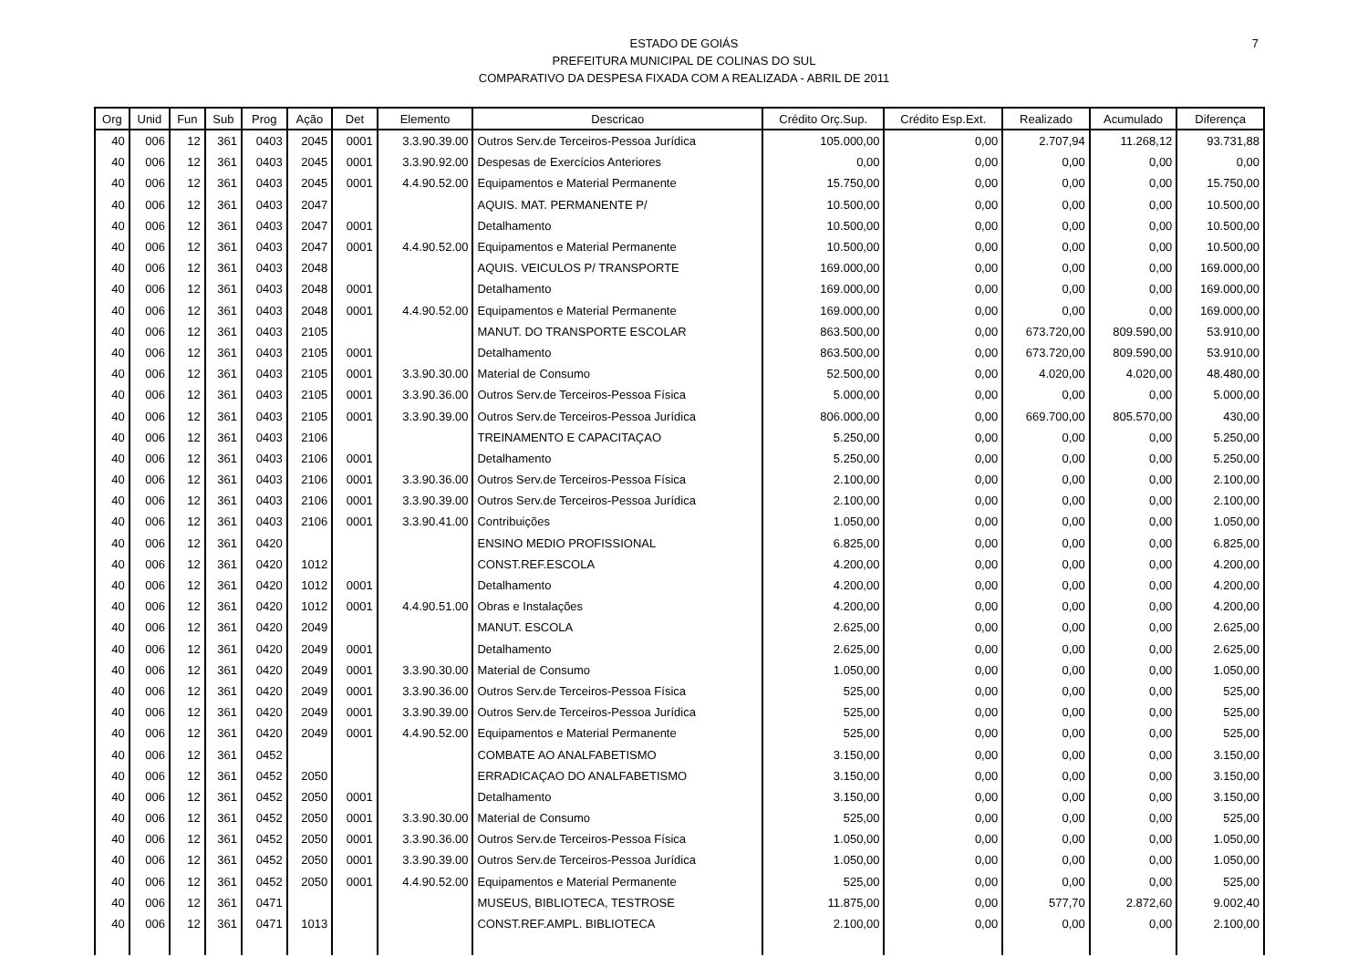ESTADO DE GOIÁS
PREFEITURA MUNICIPAL DE COLINAS DO SUL
COMPARATIVO DA DESPESA FIXADA COM A REALIZADA - ABRIL DE 2011
7
| Org | Unid | Fun | Sub | Prog | Ação | Det | Elemento | Descricao | Crédito Orç.Sup. | Crédito Esp.Ext. | Realizado | Acumulado | Diferença |
| --- | --- | --- | --- | --- | --- | --- | --- | --- | --- | --- | --- | --- | --- |
| 40 | 006 | 12 | 361 | 0403 | 2045 | 0001 | 3.3.90.39.00 | Outros Serv.de Terceiros-Pessoa Jurídica | 105.000,00 | 0,00 | 2.707,94 | 11.268,12 | 93.731,88 |
| 40 | 006 | 12 | 361 | 0403 | 2045 | 0001 | 3.3.90.92.00 | Despesas de Exercícios Anteriores | 0,00 | 0,00 | 0,00 | 0,00 | 0,00 |
| 40 | 006 | 12 | 361 | 0403 | 2045 | 0001 | 4.4.90.52.00 | Equipamentos e Material Permanente | 15.750,00 | 0,00 | 0,00 | 0,00 | 15.750,00 |
| 40 | 006 | 12 | 361 | 0403 | 2047 | | | AQUIS. MAT. PERMANENTE P/ | 10.500,00 | 0,00 | 0,00 | 0,00 | 10.500,00 |
| 40 | 006 | 12 | 361 | 0403 | 2047 | 0001 | | Detalhamento | 10.500,00 | 0,00 | 0,00 | 0,00 | 10.500,00 |
| 40 | 006 | 12 | 361 | 0403 | 2047 | 0001 | 4.4.90.52.00 | Equipamentos e Material Permanente | 10.500,00 | 0,00 | 0,00 | 0,00 | 10.500,00 |
| 40 | 006 | 12 | 361 | 0403 | 2048 | | | AQUIS. VEICULOS P/ TRANSPORTE | 169.000,00 | 0,00 | 0,00 | 0,00 | 169.000,00 |
| 40 | 006 | 12 | 361 | 0403 | 2048 | 0001 | | Detalhamento | 169.000,00 | 0,00 | 0,00 | 0,00 | 169.000,00 |
| 40 | 006 | 12 | 361 | 0403 | 2048 | 0001 | 4.4.90.52.00 | Equipamentos e Material Permanente | 169.000,00 | 0,00 | 0,00 | 0,00 | 169.000,00 |
| 40 | 006 | 12 | 361 | 0403 | 2105 | | | MANUT. DO TRANSPORTE ESCOLAR | 863.500,00 | 0,00 | 673.720,00 | 809.590,00 | 53.910,00 |
| 40 | 006 | 12 | 361 | 0403 | 2105 | 0001 | | Detalhamento | 863.500,00 | 0,00 | 673.720,00 | 809.590,00 | 53.910,00 |
| 40 | 006 | 12 | 361 | 0403 | 2105 | 0001 | 3.3.90.30.00 | Material de Consumo | 52.500,00 | 0,00 | 4.020,00 | 4.020,00 | 48.480,00 |
| 40 | 006 | 12 | 361 | 0403 | 2105 | 0001 | 3.3.90.36.00 | Outros Serv.de Terceiros-Pessoa Física | 5.000,00 | 0,00 | 0,00 | 0,00 | 5.000,00 |
| 40 | 006 | 12 | 361 | 0403 | 2105 | 0001 | 3.3.90.39.00 | Outros Serv.de Terceiros-Pessoa Jurídica | 806.000,00 | 0,00 | 669.700,00 | 805.570,00 | 430,00 |
| 40 | 006 | 12 | 361 | 0403 | 2106 | | | TREINAMENTO E CAPACITAÇAO | 5.250,00 | 0,00 | 0,00 | 0,00 | 5.250,00 |
| 40 | 006 | 12 | 361 | 0403 | 2106 | 0001 | | Detalhamento | 5.250,00 | 0,00 | 0,00 | 0,00 | 5.250,00 |
| 40 | 006 | 12 | 361 | 0403 | 2106 | 0001 | 3.3.90.36.00 | Outros Serv.de Terceiros-Pessoa Física | 2.100,00 | 0,00 | 0,00 | 0,00 | 2.100,00 |
| 40 | 006 | 12 | 361 | 0403 | 2106 | 0001 | 3.3.90.39.00 | Outros Serv.de Terceiros-Pessoa Jurídica | 2.100,00 | 0,00 | 0,00 | 0,00 | 2.100,00 |
| 40 | 006 | 12 | 361 | 0403 | 2106 | 0001 | 3.3.90.41.00 | Contribuições | 1.050,00 | 0,00 | 0,00 | 0,00 | 1.050,00 |
| 40 | 006 | 12 | 361 | 0420 | | | | ENSINO MEDIO PROFISSIONAL | 6.825,00 | 0,00 | 0,00 | 0,00 | 6.825,00 |
| 40 | 006 | 12 | 361 | 0420 | 1012 | | | CONST.REF.ESCOLA | 4.200,00 | 0,00 | 0,00 | 0,00 | 4.200,00 |
| 40 | 006 | 12 | 361 | 0420 | 1012 | 0001 | | Detalhamento | 4.200,00 | 0,00 | 0,00 | 0,00 | 4.200,00 |
| 40 | 006 | 12 | 361 | 0420 | 1012 | 0001 | 4.4.90.51.00 | Obras e Instalações | 4.200,00 | 0,00 | 0,00 | 0,00 | 4.200,00 |
| 40 | 006 | 12 | 361 | 0420 | 2049 | | | MANUT. ESCOLA | 2.625,00 | 0,00 | 0,00 | 0,00 | 2.625,00 |
| 40 | 006 | 12 | 361 | 0420 | 2049 | 0001 | | Detalhamento | 2.625,00 | 0,00 | 0,00 | 0,00 | 2.625,00 |
| 40 | 006 | 12 | 361 | 0420 | 2049 | 0001 | 3.3.90.30.00 | Material de Consumo | 1.050,00 | 0,00 | 0,00 | 0,00 | 1.050,00 |
| 40 | 006 | 12 | 361 | 0420 | 2049 | 0001 | 3.3.90.36.00 | Outros Serv.de Terceiros-Pessoa Física | 525,00 | 0,00 | 0,00 | 0,00 | 525,00 |
| 40 | 006 | 12 | 361 | 0420 | 2049 | 0001 | 3.3.90.39.00 | Outros Serv.de Terceiros-Pessoa Jurídica | 525,00 | 0,00 | 0,00 | 0,00 | 525,00 |
| 40 | 006 | 12 | 361 | 0420 | 2049 | 0001 | 4.4.90.52.00 | Equipamentos e Material Permanente | 525,00 | 0,00 | 0,00 | 0,00 | 525,00 |
| 40 | 006 | 12 | 361 | 0452 | | | | COMBATE AO ANALFABETISMO | 3.150,00 | 0,00 | 0,00 | 0,00 | 3.150,00 |
| 40 | 006 | 12 | 361 | 0452 | 2050 | | | ERRADICAÇAO DO ANALFABETISMO | 3.150,00 | 0,00 | 0,00 | 0,00 | 3.150,00 |
| 40 | 006 | 12 | 361 | 0452 | 2050 | 0001 | | Detalhamento | 3.150,00 | 0,00 | 0,00 | 0,00 | 3.150,00 |
| 40 | 006 | 12 | 361 | 0452 | 2050 | 0001 | 3.3.90.30.00 | Material de Consumo | 525,00 | 0,00 | 0,00 | 0,00 | 525,00 |
| 40 | 006 | 12 | 361 | 0452 | 2050 | 0001 | 3.3.90.36.00 | Outros Serv.de Terceiros-Pessoa Física | 1.050,00 | 0,00 | 0,00 | 0,00 | 1.050,00 |
| 40 | 006 | 12 | 361 | 0452 | 2050 | 0001 | 3.3.90.39.00 | Outros Serv.de Terceiros-Pessoa Jurídica | 1.050,00 | 0,00 | 0,00 | 0,00 | 1.050,00 |
| 40 | 006 | 12 | 361 | 0452 | 2050 | 0001 | 4.4.90.52.00 | Equipamentos e Material Permanente | 525,00 | 0,00 | 0,00 | 0,00 | 525,00 |
| 40 | 006 | 12 | 361 | 0471 | | | | MUSEUS, BIBLIOTECA, TESTROSE | 11.875,00 | 0,00 | 577,70 | 2.872,60 | 9.002,40 |
| 40 | 006 | 12 | 361 | 0471 | 1013 | | | CONST.REF.AMPL. BIBLIOTECA | 2.100,00 | 0,00 | 0,00 | 0,00 | 2.100,00 |